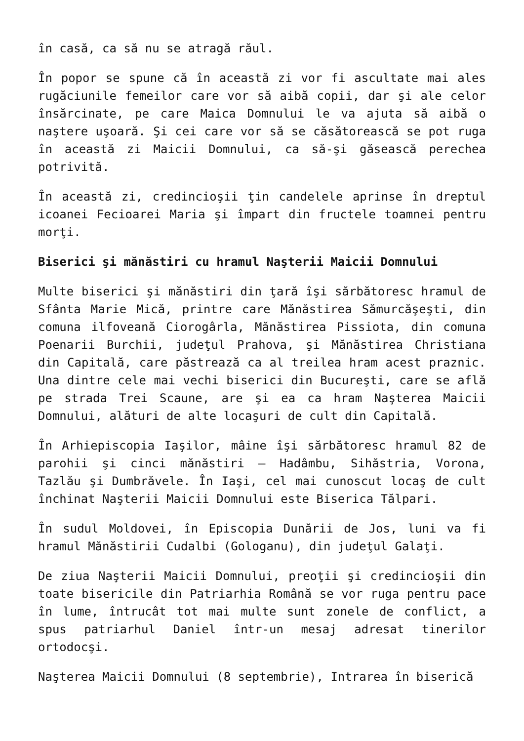în casă, ca să nu se atragă răul.
În popor se spune că în această zi vor fi ascultate mai ales rugăciunile femeilor care vor să aibă copii, dar şi ale celor însărcinate, pe care Maica Domnului le va ajuta să aibă o naştere uşoară. Şi cei care vor să se căsătorească se pot ruga în această zi Maicii Domnului, ca să-şi găsească perechea potrivită.
În această zi, credincioşii ţin candelele aprinse în dreptul icoanei Fecioarei Maria şi împart din fructele toamnei pentru morţi.
Biserici şi mănăstiri cu hramul Naşterii Maicii Domnului
Multe biserici şi mănăstiri din ţară îşi sărbătoresc hramul de Sfânta Marie Mică, printre care Mănăstirea Sămurcăşeşti, din comuna ilfoveană Ciorogârla, Mănăstirea Pissiota, din comuna Poenarii Burchii, judeţul Prahova, şi Mănăstirea Christiana din Capitală, care păstrează ca al treilea hram acest praznic. Una dintre cele mai vechi biserici din Bucureşti, care se află pe strada Trei Scaune, are şi ea ca hram Naşterea Maicii Domnului, alături de alte locaşuri de cult din Capitală.
În Arhiepiscopia Iaşilor, mâine îşi sărbătoresc hramul 82 de parohii şi cinci mănăstiri – Hadâmbu, Sihăstria, Vorona, Tazlău şi Dumbrăvele. În Iaşi, cel mai cunoscut locaş de cult închinat Naşterii Maicii Domnului este Biserica Tălpari.
În sudul Moldovei, în Episcopia Dunării de Jos, luni va fi hramul Mănăstirii Cudalbi (Gologanu), din judeţul Galaţi.
De ziua Naşterii Maicii Domnului, preoţii şi credincioşii din toate bisericile din Patriarhia Română se vor ruga pentru pace în lume, întrucât tot mai multe sunt zonele de conflict, a spus patriarhul Daniel într-un mesaj adresat tinerilor ortodocşi.
Naşterea Maicii Domnului (8 septembrie), Intrarea în biserică